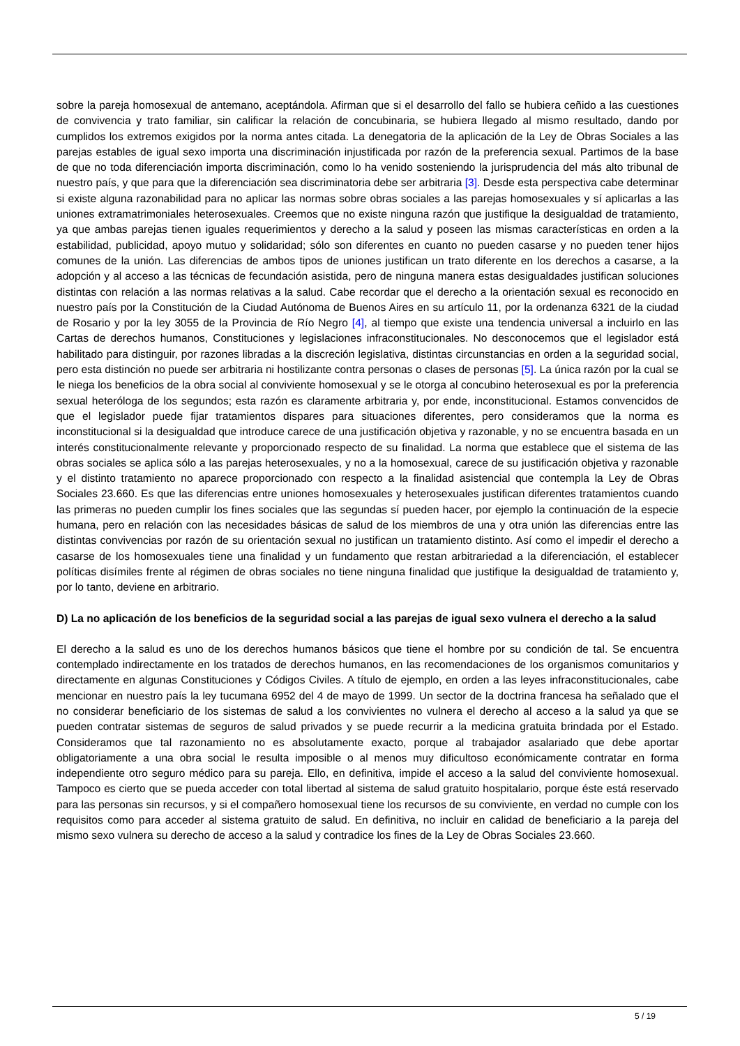sobre la pareja homosexual de antemano, aceptándola. Afirman que si el desarrollo del fallo se hubiera ceñido a las cuestiones de convivencia y trato familiar, sin calificar la relación de concubinaria, se hubiera llegado al mismo resultado, dando por cumplidos los extremos exigidos por la norma antes citada. La denegatoria de la aplicación de la Ley de Obras Sociales a las parejas estables de igual sexo importa una discriminación injustificada por razón de la preferencia sexual. Partimos de la base de que no toda diferenciación importa discriminación, como lo ha venido sosteniendo la jurisprudencia del más alto tribunal de nuestro país, y que para que la diferenciación sea discriminatoria debe ser arbitraria [3]. Desde esta perspectiva cabe determinar si existe alguna razonabilidad para no aplicar las normas sobre obras sociales a las parejas homosexuales y sí aplicarlas a las uniones extramatrimoniales heterosexuales. Creemos que no existe ninguna razón que justifique la desigualdad de tratamiento, ya que ambas parejas tienen iguales requerimientos y derecho a la salud y poseen las mismas características en orden a la estabilidad, publicidad, apoyo mutuo y solidaridad; sólo son diferentes en cuanto no pueden casarse y no pueden tener hijos comunes de la unión. Las diferencias de ambos tipos de uniones justifican un trato diferente en los derechos a casarse, a la adopción y al acceso a las técnicas de fecundación asistida, pero de ninguna manera estas desigualdades justifican soluciones distintas con relación a las normas relativas a la salud. Cabe recordar que el derecho a la orientación sexual es reconocido en nuestro país por la Constitución de la Ciudad Autónoma de Buenos Aires en su artículo 11, por la ordenanza 6321 de la ciudad de Rosario y por la ley 3055 de la Provincia de Río Negro [4], al tiempo que existe una tendencia universal a incluirlo en las Cartas de derechos humanos, Constituciones y legislaciones infraconstitucionales. No desconocemos que el legislador está habilitado para distinguir, por razones libradas a la discreción legislativa, distintas circunstancias en orden a la seguridad social, pero esta distinción no puede ser arbitraria ni hostilizante contra personas o clases de personas [5]. La única razón por la cual se le niega los beneficios de la obra social al conviviente homosexual y se le otorga al concubino heterosexual es por la preferencia sexual heteróloga de los segundos; esta razón es claramente arbitraria y, por ende, inconstitucional. Estamos convencidos de que el legislador puede fijar tratamientos dispares para situaciones diferentes, pero consideramos que la norma es inconstitucional si la desigualdad que introduce carece de una justificación objetiva y razonable, y no se encuentra basada en un interés constitucionalmente relevante y proporcionado respecto de su finalidad. La norma que establece que el sistema de las obras sociales se aplica sólo a las parejas heterosexuales, y no a la homosexual, carece de su justificación objetiva y razonable y el distinto tratamiento no aparece proporcionado con respecto a la finalidad asistencial que contempla la Ley de Obras Sociales 23.660. Es que las diferencias entre uniones homosexuales y heterosexuales justifican diferentes tratamientos cuando las primeras no pueden cumplir los fines sociales que las segundas sí pueden hacer, por ejemplo la continuación de la especie humana, pero en relación con las necesidades básicas de salud de los miembros de una y otra unión las diferencias entre las distintas convivencias por razón de su orientación sexual no justifican un tratamiento distinto. Así como el impedir el derecho a casarse de los homosexuales tiene una finalidad y un fundamento que restan arbitrariedad a la diferenciación, el establecer políticas disímiles frente al régimen de obras sociales no tiene ninguna finalidad que justifique la desigualdad de tratamiento y, por lo tanto, deviene en arbitrario.
D) La no aplicación de los beneficios de la seguridad social a las parejas de igual sexo vulnera el derecho a la salud
El derecho a la salud es uno de los derechos humanos básicos que tiene el hombre por su condición de tal. Se encuentra contemplado indirectamente en los tratados de derechos humanos, en las recomendaciones de los organismos comunitarios y directamente en algunas Constituciones y Códigos Civiles. A título de ejemplo, en orden a las leyes infraconstitucionales, cabe mencionar en nuestro país la ley tucumana 6952 del 4 de mayo de 1999. Un sector de la doctrina francesa ha señalado que el no considerar beneficiario de los sistemas de salud a los convivientes no vulnera el derecho al acceso a la salud ya que se pueden contratar sistemas de seguros de salud privados y se puede recurrir a la medicina gratuita brindada por el Estado. Consideramos que tal razonamiento no es absolutamente exacto, porque al trabajador asalariado que debe aportar obligatoriamente a una obra social le resulta imposible o al menos muy dificultoso económicamente contratar en forma independiente otro seguro médico para su pareja. Ello, en definitiva, impide el acceso a la salud del conviviente homosexual. Tampoco es cierto que se pueda acceder con total libertad al sistema de salud gratuito hospitalario, porque éste está reservado para las personas sin recursos, y si el compañero homosexual tiene los recursos de su conviviente, en verdad no cumple con los requisitos como para acceder al sistema gratuito de salud. En definitiva, no incluir en calidad de beneficiario a la pareja del mismo sexo vulnera su derecho de acceso a la salud y contradice los fines de la Ley de Obras Sociales 23.660.
5 / 19